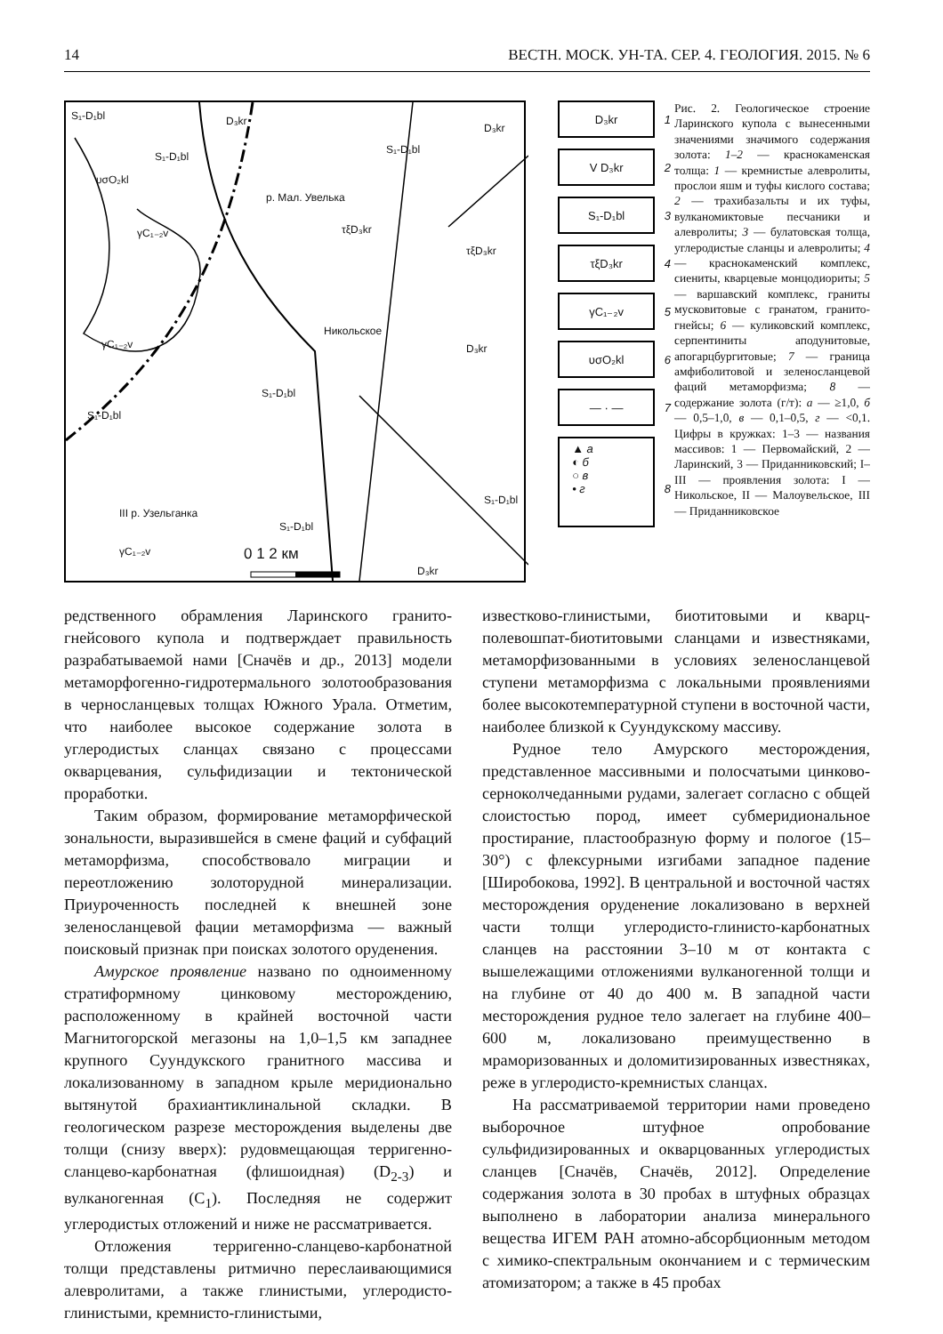14 ВЕСТН. МОСК. УН-ТА. СЕР. 4. ГЕОЛОГИЯ. 2015. № 6
S₁-D₁bl D₃kr
D₃kr
S₁-D₁bl
S₁-D₁bl
υσO₂kl
р. Мал. Увелька
γC₁₋₂v τξD₃kr
τξD₃kr
Никольское
γC₁₋₂v D₃kr
S₁-D₁bl
S₁-D₁bl
III р. Узельганка
S₁-D₁bl
S₁-D₁bl
γC₁₋₂v 0 1 2 км
D₃kr
D₃kr 1
V D₃kr 2
S₁-D₁bl 3
τξD₃kr 4
γC₁₋₂v 5
υσO₂kl 6
― · ― 7
▲ а
◐ б
○ в
• г 8
Рис. 2. Геологическое строение Ларинского купола с вынесенными значениями значимого содержания золота: 1–2 — краснокаменская толща: 1 — кремнистые алевролиты, прослои яшм и туфы кислого состава; 2 — трахибазальты и их туфы, вулканомиктовые песчаники и алевролиты; 3 — булатовская толща, углеродистые сланцы и алевролиты; 4 — краснокаменский комплекс, сиениты, кварцевые монцодиориты; 5 — варшавский комплекс, граниты мусковитовые с гранатом, гранито-гнейсы; 6 — куликовский комплекс, серпентиниты аподунитовые, апогарцбургитовые; 7 — граница амфиболитовой и зеленосланцевой фаций метаморфизма; 8 — содержание золота (г/т): а — ≥1,0, б — 0,5–1,0, в — 0,1–0,5, г — <0,1. Цифры в кружках: 1–3 — названия массивов: 1 — Первомайский, 2 — Ларинский, 3 — Приданниковский; I–III — проявления золота: I — Никольское, II — Малоувельское, III — Приданниковское
редственного обрамления Ларинского гранито-гнейсового купола и подтверждает правильность разрабатываемой нами [Сначёв и др., 2013] модели метаморфогенно-гидротермального золотообразования в черносланцевых толщах Южного Урала. Отметим, что наиболее высокое содержание золота в углеродистых сланцах связано с процессами окварцевания, сульфидизации и тектонической проработки.
Таким образом, формирование метаморфической зональности, выразившейся в смене фаций и субфаций метаморфизма, способствовало миграции и переотложению золоторудной минерализации. Приуроченность последней к внешней зоне зеленосланцевой фации метаморфизма — важный поисковый признак при поисках золотого оруденения.
Амурское проявление названо по одноименному стратиформному цинковому месторождению, расположенному в крайней восточной части Магнитогорской мегазоны на 1,0–1,5 км западнее крупного Суундукского гранитного массива и локализованному в западном крыле меридионально вытянутой брахиантиклинальной складки. В геологическом разрезе месторождения выделены две толщи (снизу вверх): рудовмещающая терригенно-сланцево-карбонатная (флишоидная) (D<sub>2-3</sub>) и вулканогенная (C<sub>1</sub>). Последняя не содержит углеродистых отложений и ниже не рассматривается.
Отложения терригенно-сланцево-карбонатной толщи представлены ритмично переслаивающимися алевролитами, а также глинистыми, углеродисто-глинистыми, кремнисто-глинистыми,
известково-глинистыми, биотитовыми и кварц-полевошпат-биотитовыми сланцами и известняками, метаморфизованными в условиях зеленосланцевой ступени метаморфизма с локальными проявлениями более высокотемпературной ступени в восточной части, наиболее близкой к Суундукскому массиву.
Рудное тело Амурского месторождения, представленное массивными и полосчатыми цинково-серноколчеданными рудами, залегает согласно с общей слоистостью пород, имеет субмеридиональное простирание, пластообразную форму и пологое (15–30°) с флексурными изгибами западное падение [Широбокова, 1992]. В центральной и восточной частях месторождения оруденение локализовано в верхней части толщи углеродисто-глинисто-карбонатных сланцев на расстоянии 3–10 м от контакта с вышележащими отложениями вулканогенной толщи и на глубине от 40 до 400 м. В западной части месторождения рудное тело залегает на глубине 400–600 м, локализовано преимущественно в мраморизованных и доломитизированных известняках, реже в углеродисто-кремнистых сланцах.
На рассматриваемой территории нами проведено выборочное штуфное опробование сульфидизированных и окварцованных углеродистых сланцев [Сначёв, Сначёв, 2012]. Определение содержания золота в 30 пробах в штуфных образцах выполнено в лаборатории анализа минерального вещества ИГЕМ РАН атомно-абсорбционным методом с химико-спектральным окончанием и с термическим атомизатором; а также в 45 пробах